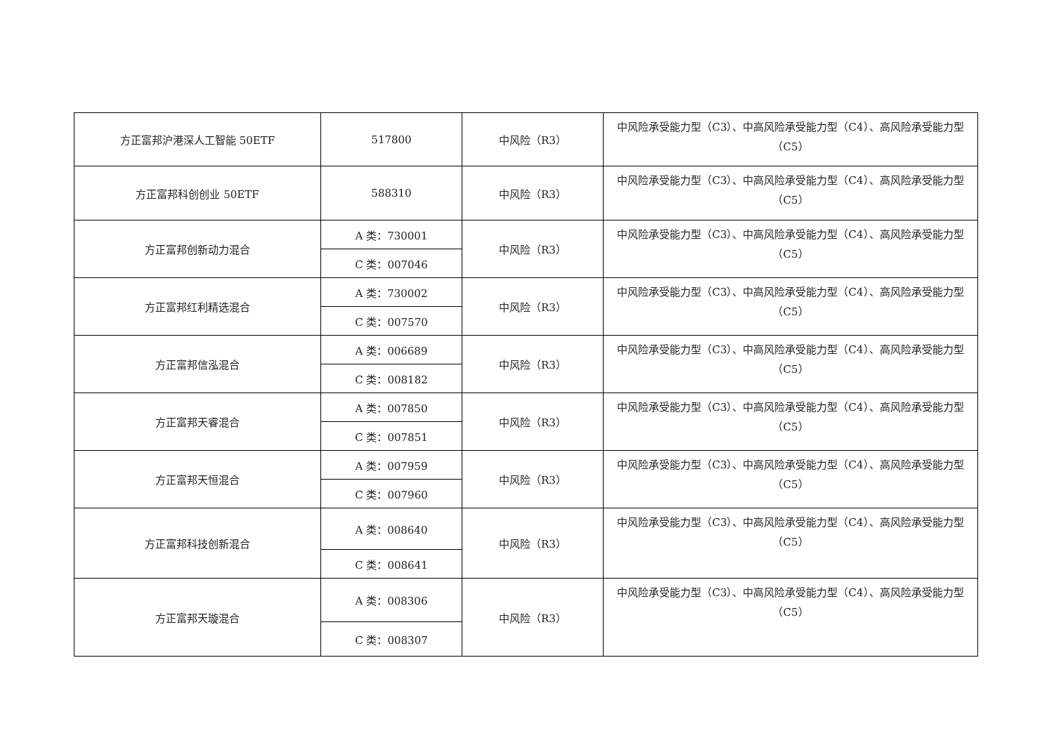| 方正富邦沪港深人工智能 50ETF | 517800 | 中风险（R3） | 中风险承受能力型（C3）、中高风险承受能力型（C4）、高风险承受能力型（C5） |
| 方正富邦科创创业 50ETF | 588310 | 中风险（R3） | 中风险承受能力型（C3）、中高风险承受能力型（C4）、高风险承受能力型（C5） |
| 方正富邦创新动力混合 | A 类：730001 | 中风险（R3） | 中风险承受能力型（C3）、中高风险承受能力型（C4）、高风险承受能力型（C5） |
| | C 类：007046 | | |
| 方正富邦红利精选混合 | A 类：730002 | 中风险（R3） | 中风险承受能力型（C3）、中高风险承受能力型（C4）、高风险承受能力型（C5） |
| | C 类：007570 | | |
| 方正富邦信泓混合 | A 类：006689 | 中风险（R3） | 中风险承受能力型（C3）、中高风险承受能力型（C4）、高风险承受能力型（C5） |
| | C 类：008182 | | |
| 方正富邦天睿混合 | A 类：007850 | 中风险（R3） | 中风险承受能力型（C3）、中高风险承受能力型（C4）、高风险承受能力型（C5） |
| | C 类：007851 | | |
| 方正富邦天恒混合 | A 类：007959 | 中风险（R3） | 中风险承受能力型（C3）、中高风险承受能力型（C4）、高风险承受能力型（C5） |
| | C 类：007960 | | |
| 方正富邦科技创新混合 | A 类：008640 | 中风险（R3） | 中风险承受能力型（C3）、中高风险承受能力型（C4）、高风险承受能力型（C5） |
| | C 类：008641 | | |
| 方正富邦天璇混合 | A 类：008306 | 中风险（R3） | 中风险承受能力型（C3）、中高风险承受能力型（C4）、高风险承受能力型（C5） |
| | C 类：008307 | | |